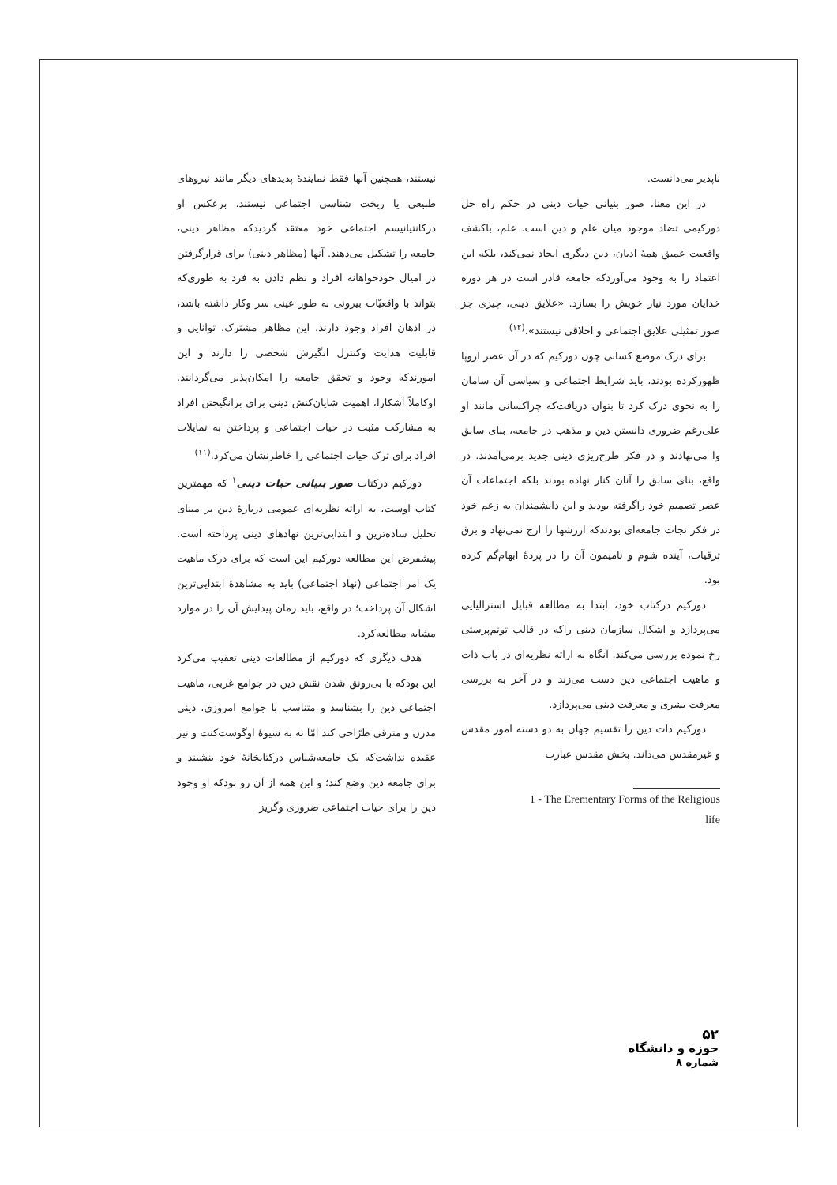نیستند، همچنین آنها فقط نمایندهٔ پدیدهای دیگر مانند نیروهای طبیعی یا ریخت شناسی اجتماعی نیستند. برعکس او درکانتیانیسم اجتماعی خود معتقد گردیدکه مظاهر دینی، جامعه را تشکیل می‌دهند. آنها (مظاهر دینی) برای قرارگرفتن در امیال خودخواهانه افراد و نظم دادن به فرد به طوری‌که بتواند با واقعیّات بیرونی به طور عینی سر وکار داشته باشد، در اذهان افراد وجود دارند. این مظاهر مشترک، توانایی و قابلیت هدایت وکنترل انگیزش شخصی را دارند و این امورندکه وجود و تحقق جامعه را امکان‌پذیر می‌گردانند. اوکاملاً آشکارا، اهمیت شایان‌کنش دینی برای برانگیختن افراد به مشارکت مثبت در حیات اجتماعی و پرداختن به تمایلات افراد برای ترک حیات اجتماعی را خاطرنشان می‌کرد.<sup>(۱۱)</sup>
دورکیم درکتاب صور بنیانی حیات دینی<sup>۱</sup> که مهمترین کتاب اوست، به ارائه نظریه‌ای عمومی دربارهٔ دین بر مبنای تحلیل ساده‌ترین و ابتدایی‌ترین نهادهای دینی پرداخته است. پیشفرض این مطالعه دورکیم این است که برای درک ماهیت یک امر اجتماعی (نهاد اجتماعی) باید به مشاهدهٔ ابتدایی‌ترین اشکال آن پرداخت؛ در واقع، باید زمان پیدایش آن را در موارد مشابه مطالعه‌کرد.
هدف دیگری که دورکیم از مطالعات دینی تعقیب می‌کرد این بودکه با بی‌رونق شدن نقش دین در جوامع غربی، ماهیت اجتماعی دین را بشناسد و متناسب با جوامع امروزی، دینی مدرن و مترقی طرّاحی کند امّا نه به شیوهٔ اوگوست‌کنت و نیز عقیده نداشت‌که یک جامعه‌شناس درکتابخانهٔ خود بنشیند و برای جامعه دین وضع کند؛ و این همه از آن رو بودکه او وجود دین را برای حیات اجتماعی ضروری وگریز
ناپذیر می‌دانست.
در این معنا، صور بنیانی حیات دینی در حکم راه حل دورکیمی تضاد موجود میان علم و دین است. علم، باکشف واقعیت عمیق همهٔ ادیان، دین دیگری ایجاد نمی‌کند، بلکه این اعتماد را به وجود می‌آوردکه جامعه قادر است در هر دوره خدایان مورد نیاز خویش را بسازد. «علایق دینی، چیزی جز صور تمثیلی علایق اجتماعی و اخلاقی نیستند».<sup>(۱۲)</sup>
برای درک موضع کسانی چون دورکیم که در آن عصر اروپا ظهورکرده بودند، باید شرایط اجتماعی و سیاسی آن سامان را به نحوی درک کرد تا بتوان دریافت‌که چراکسانی مانند او علی‌رغم ضروری دانستن دین و مذهب در جامعه، بنای سابق وا می‌نهادند و در فکر طرح‌ریزی دینی جدید برمی‌آمدند. در واقع، بنای سابق را آنان کنار نهاده بودند بلکه اجتماعات آن عصر تصمیم خود راگرفته بودند و این دانشمندان به زعم خود در فکر نجات جامعه‌ای بودندکه ارزشها را ارج نمی‌نهاد و برق ترقیات، آینده شوم و نامیمون آن را در پردهٔ ابهام‌گم کرده بود.
دورکیم درکتاب خود، ابتدا به مطالعه قبایل استرالیایی می‌پردازد و اشکال سازمان دینی راکه در قالب توتم‌پرستی رخ نموده بررسی می‌کند. آنگاه به ارائه نظریه‌ای در باب ذات و ماهیت اجتماعی دین دست می‌زند و در آخر به بررسی معرفت بشری و معرفت دینی می‌پردازد.
دورکیم ذات دین را تقسیم جهان به دو دسته امور مقدس و غیرمقدس می‌داند. بخش مقدس عبارت
1 - The Erementary Forms of the Religious
life
۵۲
حوزه و دانشگاه
شماره ۸